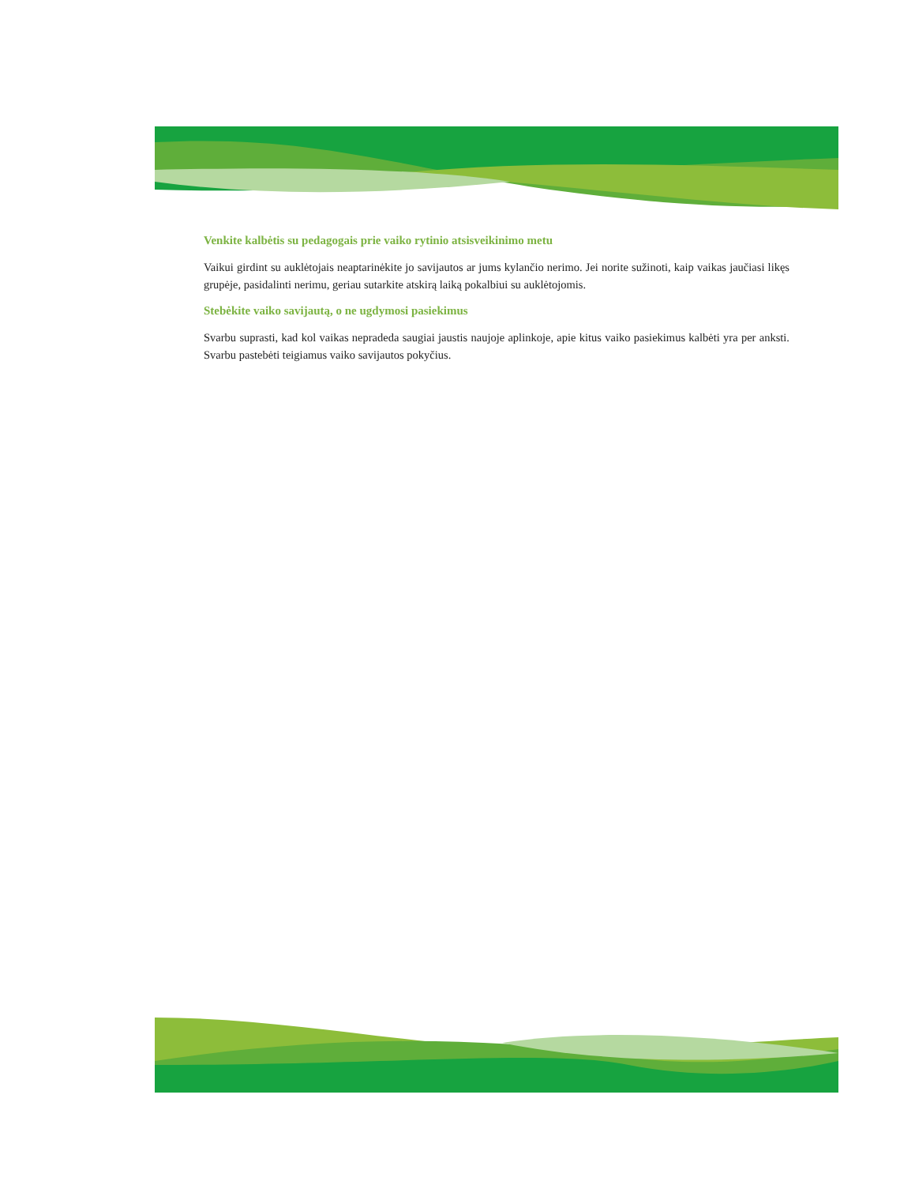Venkite kalbėtis su pedagogais prie vaiko rytinio atsisveikinimo metu
Vaikui girdint su auklėtojais neaptarinėkite jo savijautos ar jums kylančio nerimo. Jei norite sužinoti, kaip vaikas jaučiasi likęs grupėje, pasidalinti nerimu, geriau sutarkite atskirą laiką pokalbiui su auklėtojomis.
Stebėkite vaiko savijautą, o ne ugdymosi pasiekimus
Svarbu suprasti, kad kol vaikas nepradeda saugiai jaustis naujoje aplinkoje, apie kitus vaiko pasiekimus kalbėti yra per anksti. Svarbu pastebėti teigiamus vaiko savijautos pokyčius.